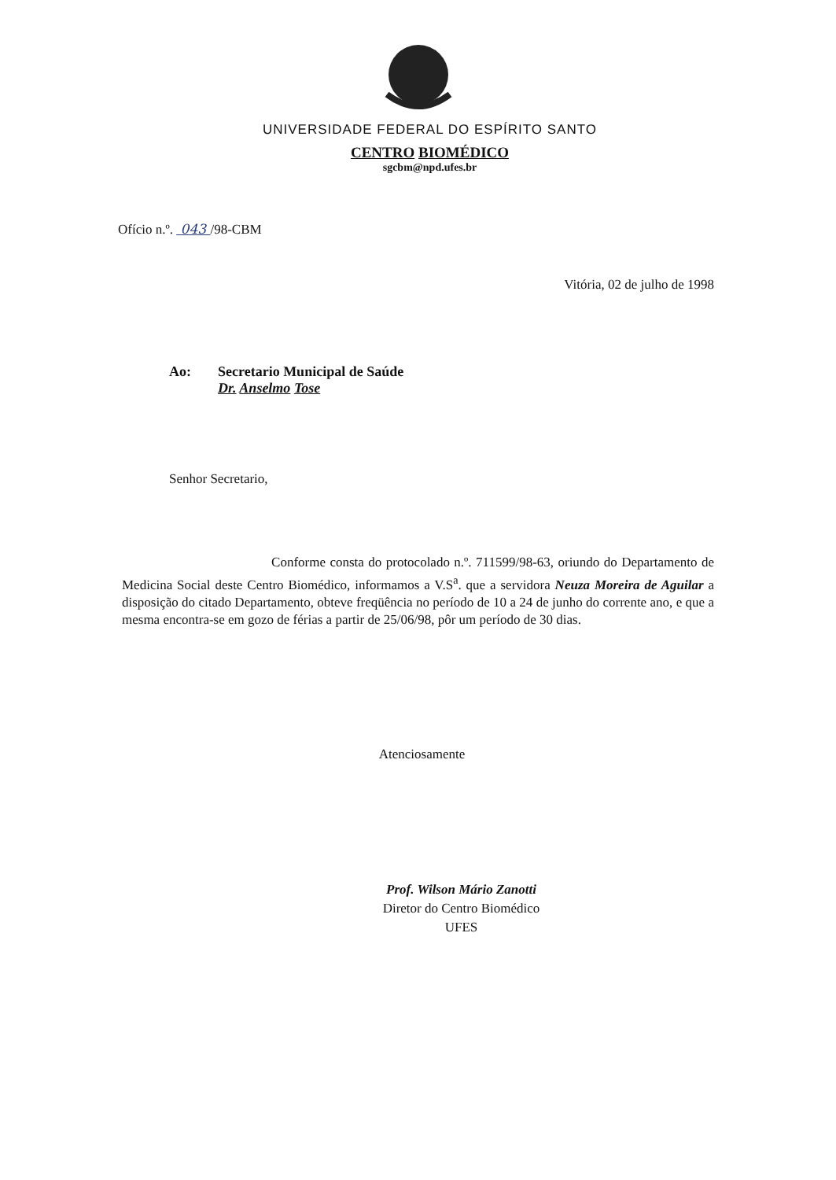UNIVERSIDADE FEDERAL DO ESPÍRITO SANTO
CENTRO BIOMÉDICO
sgcbm@npd.ufes.br
Ofício n.º. 043 /98-CBM
Vitória, 02 de julho de 1998
Ao: Secretario Municipal de Saúde
Dr. Anselmo Tose
Senhor Secretario,
Conforme consta do protocolado n.º. 711599/98-63, oriundo do Departamento de Medicina Social deste Centro Biomédico, informamos a V.S<sup>a</sup>. que a servidora Neuza Moreira de Aguilar a disposição do citado Departamento, obteve freqüência no período de 10 a 24 de junho do corrente ano, e que a mesma encontra-se em gozo de férias a partir de 25/06/98, pôr um período de 30 dias.
Atenciosamente
Prof. Wilson Mário Zanotti
Diretor do Centro Biomédico
UFES